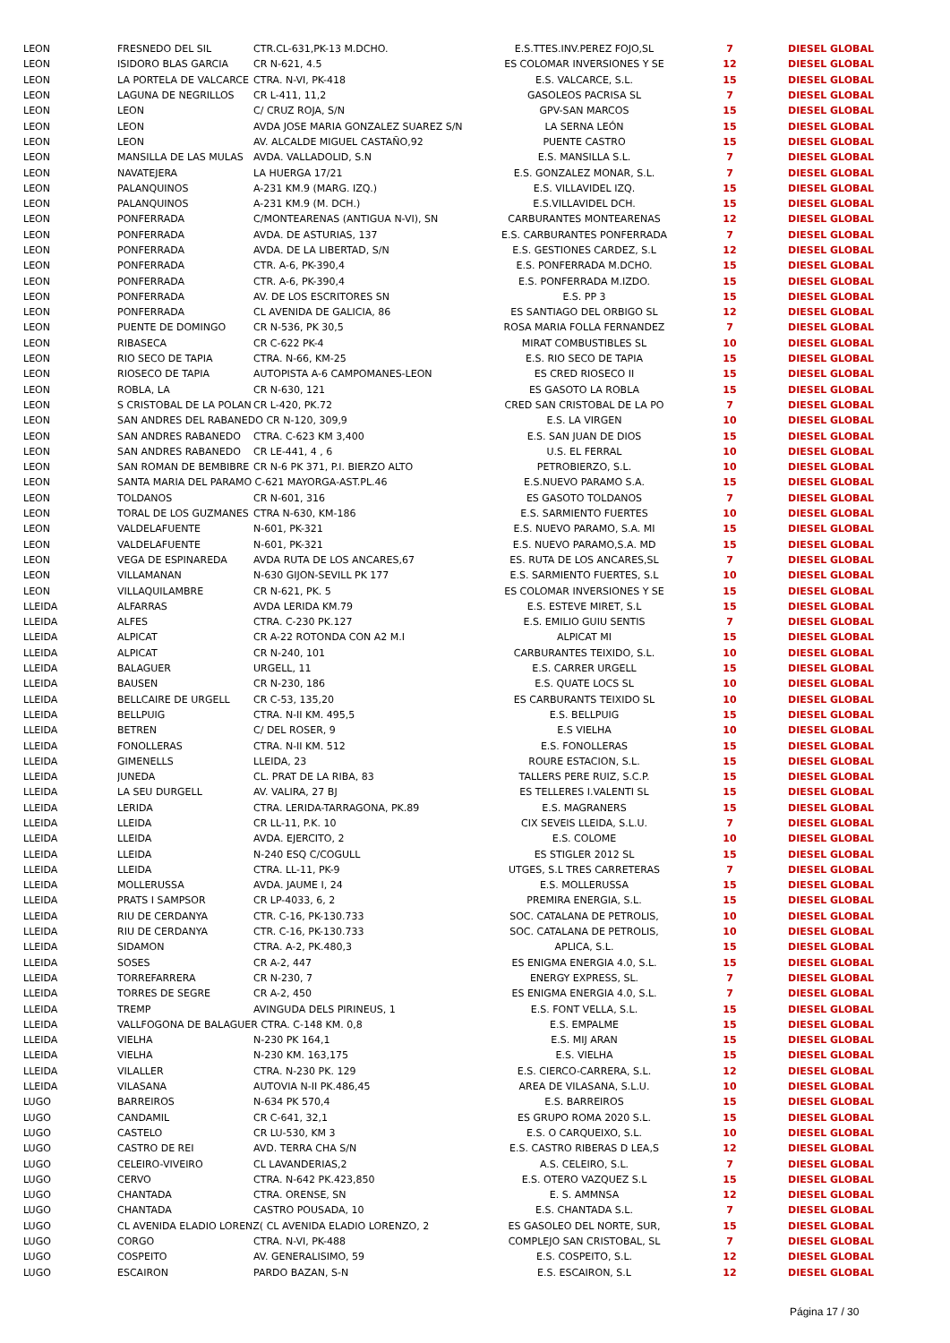| LEON | FRESNEDO DEL SIL | CTR.CL-631,PK-13 M.DCHO. | E.S.TTES.INV.PEREZ FOJO,SL | 7 | DIESEL GLOBAL |
| LEON | ISIDORO BLAS GARCIA | CR N-621, 4.5 | ES COLOMAR INVERSIONES Y SE | 12 | DIESEL GLOBAL |
| LEON | LA PORTELA DE VALCARCE | CTRA. N-VI, PK-418 | E.S. VALCARCE, S.L. | 15 | DIESEL GLOBAL |
| LEON | LAGUNA DE NEGRILLOS | CR L-411, 11,2 | GASOLEOS PACRISA SL | 7 | DIESEL GLOBAL |
| LEON | LEON | C/ CRUZ ROJA, S/N | GPV-SAN MARCOS | 15 | DIESEL GLOBAL |
| LEON | LEON | AVDA JOSE MARIA GONZALEZ SUAREZ S/N | LA SERNA LEÓN | 15 | DIESEL GLOBAL |
| LEON | LEON | AV. ALCALDE MIGUEL CASTAÑO,92 | PUENTE CASTRO | 15 | DIESEL GLOBAL |
| LEON | MANSILLA DE LAS MULAS | AVDA. VALLADOLID, S.N | E.S. MANSILLA S.L. | 7 | DIESEL GLOBAL |
| LEON | NAVATEJERA | LA HUERGA 17/21 | E.S. GONZALEZ MONAR, S.L. | 7 | DIESEL GLOBAL |
| LEON | PALANQUINOS | A-231 KM.9 (MARG. IZQ.) | E.S. VILLAVIDEL IZQ. | 15 | DIESEL GLOBAL |
| LEON | PALANQUINOS | A-231 KM.9 (M. DCH.) | E.S.VILLAVIDEL DCH. | 15 | DIESEL GLOBAL |
| LEON | PONFERRADA | C/MONTEARENAS (ANTIGUA N-VI), SN | CARBURANTES MONTEARENAS | 12 | DIESEL GLOBAL |
| LEON | PONFERRADA | AVDA. DE ASTURIAS, 137 | E.S. CARBURANTES PONFERRADA | 7 | DIESEL GLOBAL |
| LEON | PONFERRADA | AVDA. DE LA LIBERTAD, S/N | E.S. GESTIONES CARDEZ, S.L | 12 | DIESEL GLOBAL |
| LEON | PONFERRADA | CTR. A-6, PK-390,4 | E.S. PONFERRADA M.DCHO. | 15 | DIESEL GLOBAL |
| LEON | PONFERRADA | CTR. A-6, PK-390,4 | E.S. PONFERRADA M.IZDO. | 15 | DIESEL GLOBAL |
| LEON | PONFERRADA | AV. DE LOS ESCRITORES SN | E.S. PP 3 | 15 | DIESEL GLOBAL |
| LEON | PONFERRADA | CL AVENIDA DE GALICIA, 86 | ES SANTIAGO DEL ORBIGO SL | 12 | DIESEL GLOBAL |
| LEON | PUENTE DE DOMINGO | CR N-536, PK 30,5 | ROSA MARIA FOLLA FERNANDEZ | 7 | DIESEL GLOBAL |
| LEON | RIBASECA | CR C-622 PK-4 | MIRAT COMBUSTIBLES SL | 10 | DIESEL GLOBAL |
| LEON | RIO SECO DE TAPIA | CTRA. N-66, KM-25 | E.S. RIO SECO DE TAPIA | 15 | DIESEL GLOBAL |
| LEON | RIOSECO DE TAPIA | AUTOPISTA A-6 CAMPOMANES-LEON | ES CRED RIOSECO II | 15 | DIESEL GLOBAL |
| LEON | ROBLA, LA | CR N-630, 121 | ES GASOTO LA ROBLA | 15 | DIESEL GLOBAL |
| LEON | S CRISTOBAL DE LA POLAN | CR L-420, PK.72 | CRED SAN CRISTOBAL DE LA PO | 7 | DIESEL GLOBAL |
| LEON | SAN ANDRES DEL RABANEDO CR N-120, 309,9 | | E.S. LA VIRGEN | 10 | DIESEL GLOBAL |
| LEON | SAN ANDRES RABANEDO | CTRA. C-623 KM 3,400 | E.S. SAN JUAN DE DIOS | 15 | DIESEL GLOBAL |
| LEON | SAN ANDRES RABANEDO | CR LE-441, 4 , 6 | U.S. EL FERRAL | 10 | DIESEL GLOBAL |
| LEON | SAN ROMAN DE BEMBIBRE | CR N-6 PK 371, P.I. BIERZO ALTO | PETROBIERZO, S.L. | 10 | DIESEL GLOBAL |
| LEON | SANTA MARIA DEL PARAMO C-621 MAYORGA-AST.PL.46 | | E.S.NUEVO PARAMO S.A. | 15 | DIESEL GLOBAL |
| LEON | TOLDANOS | CR N-601, 316 | ES GASOTO TOLDANOS | 7 | DIESEL GLOBAL |
| LEON | TORAL DE LOS GUZMANES | CTRA N-630, KM-186 | E.S. SARMIENTO FUERTES | 10 | DIESEL GLOBAL |
| LEON | VALDELAFUENTE | N-601, PK-321 | E.S. NUEVO PARAMO, S.A. MI | 15 | DIESEL GLOBAL |
| LEON | VALDELAFUENTE | N-601, PK-321 | E.S. NUEVO PARAMO,S.A. MD | 15 | DIESEL GLOBAL |
| LEON | VEGA DE ESPINAREDA | AVDA RUTA DE LOS ANCARES,67 | ES. RUTA DE LOS ANCARES,SL | 7 | DIESEL GLOBAL |
| LEON | VILLAMANAN | N-630 GIJON-SEVILL PK 177 | E.S. SARMIENTO FUERTES, S.L | 10 | DIESEL GLOBAL |
| LEON | VILLAQUILAMBRE | CR N-621, PK. 5 | ES COLOMAR INVERSIONES Y SE | 15 | DIESEL GLOBAL |
| LLEIDA | ALFARRAS | AVDA LERIDA KM.79 | E.S. ESTEVE MIRET, S.L | 15 | DIESEL GLOBAL |
| LLEIDA | ALFES | CTRA. C-230 PK.127 | E.S. EMILIO GUIU SENTIS | 7 | DIESEL GLOBAL |
| LLEIDA | ALPICAT | CR A-22 ROTONDA CON A2 M.I | ALPICAT MI | 15 | DIESEL GLOBAL |
| LLEIDA | ALPICAT | CR N-240, 101 | CARBURANTES TEIXIDO, S.L. | 10 | DIESEL GLOBAL |
| LLEIDA | BALAGUER | URGELL, 11 | E.S. CARRER URGELL | 15 | DIESEL GLOBAL |
| LLEIDA | BAUSEN | CR N-230, 186 | E.S. QUATE LOCS SL | 10 | DIESEL GLOBAL |
| LLEIDA | BELLCAIRE DE URGELL | CR C-53, 135,20 | ES CARBURANTS TEIXIDO SL | 10 | DIESEL GLOBAL |
| LLEIDA | BELLPUIG | CTRA. N-II KM. 495,5 | E.S. BELLPUIG | 15 | DIESEL GLOBAL |
| LLEIDA | BETREN | C/ DEL ROSER, 9 | E.S VIELHA | 10 | DIESEL GLOBAL |
| LLEIDA | FONOLLERAS | CTRA. N-II KM. 512 | E.S. FONOLLERAS | 15 | DIESEL GLOBAL |
| LLEIDA | GIMENELLS | LLEIDA, 23 | ROURE ESTACION, S.L. | 15 | DIESEL GLOBAL |
| LLEIDA | JUNEDA | CL. PRAT DE LA RIBA, 83 | TALLERS PERE RUIZ, S.C.P. | 15 | DIESEL GLOBAL |
| LLEIDA | LA SEU DURGELL | AV. VALIRA, 27 BJ | ES TELLERES I.VALENTI SL | 15 | DIESEL GLOBAL |
| LLEIDA | LERIDA | CTRA. LERIDA-TARRAGONA, PK.89 | E.S. MAGRANERS | 15 | DIESEL GLOBAL |
| LLEIDA | LLEIDA | CR LL-11, P.K. 10 | CIX SEVEIS LLEIDA, S.L.U. | 7 | DIESEL GLOBAL |
| LLEIDA | LLEIDA | AVDA. EJERCITO, 2 | E.S. COLOME | 10 | DIESEL GLOBAL |
| LLEIDA | LLEIDA | N-240 ESQ C/COGULL | ES STIGLER 2012 SL | 15 | DIESEL GLOBAL |
| LLEIDA | LLEIDA | CTRA. LL-11, PK-9 | UTGES, S.L TRES CARRETERAS | 7 | DIESEL GLOBAL |
| LLEIDA | MOLLERUSSA | AVDA. JAUME I, 24 | E.S. MOLLERUSSA | 15 | DIESEL GLOBAL |
| LLEIDA | PRATS I SAMPSOR | CR LP-4033, 6, 2 | PREMIRA ENERGIA, S.L. | 15 | DIESEL GLOBAL |
| LLEIDA | RIU DE CERDANYA | CTR. C-16, PK-130.733 | SOC. CATALANA DE PETROLIS, | 10 | DIESEL GLOBAL |
| LLEIDA | RIU DE CERDANYA | CTR. C-16, PK-130.733 | SOC. CATALANA DE PETROLIS, | 10 | DIESEL GLOBAL |
| LLEIDA | SIDAMON | CTRA. A-2, PK.480,3 | APLICA, S.L. | 15 | DIESEL GLOBAL |
| LLEIDA | SOSES | CR A-2, 447 | ES ENIGMA ENERGIA 4.0, S.L. | 15 | DIESEL GLOBAL |
| LLEIDA | TORREFARRERA | CR N-230, 7 | ENERGY EXPRESS, SL. | 7 | DIESEL GLOBAL |
| LLEIDA | TORRES DE SEGRE | CR A-2, 450 | ES ENIGMA ENERGIA 4.0, S.L. | 7 | DIESEL GLOBAL |
| LLEIDA | TREMP | AVINGUDA DELS PIRINEUS, 1 | E.S. FONT VELLA, S.L. | 15 | DIESEL GLOBAL |
| LLEIDA | VALLFOGONA DE BALAGUER CTRA. C-148 KM. 0,8 | | E.S. EMPALME | 15 | DIESEL GLOBAL |
| LLEIDA | VIELHA | N-230 PK 164,1 | E.S. MIJ ARAN | 15 | DIESEL GLOBAL |
| LLEIDA | VIELHA | N-230 KM. 163,175 | E.S. VIELHA | 15 | DIESEL GLOBAL |
| LLEIDA | VILALLER | CTRA. N-230 PK. 129 | E.S. CIERCO-CARRERA, S.L. | 12 | DIESEL GLOBAL |
| LLEIDA | VILASANA | AUTOVIA N-II PK.486,45 | AREA DE VILASANA, S.L.U. | 10 | DIESEL GLOBAL |
| LUGO | BARREIROS | N-634 PK 570,4 | E.S. BARREIROS | 15 | DIESEL GLOBAL |
| LUGO | CANDAMIL | CR C-641, 32,1 | ES GRUPO ROMA 2020 S.L. | 15 | DIESEL GLOBAL |
| LUGO | CASTELO | CR LU-530, KM 3 | E.S. O CARQUEIXO, S.L. | 10 | DIESEL GLOBAL |
| LUGO | CASTRO DE REI | AVD. TERRA CHA S/N | E.S. CASTRO RIBERAS D LEA,S | 12 | DIESEL GLOBAL |
| LUGO | CELEIRO-VIVEIRO | CL LAVANDERIAS,2 | A.S. CELEIRO, S.L. | 7 | DIESEL GLOBAL |
| LUGO | CERVO | CTRA. N-642 PK.423,850 | E.S. OTERO VAZQUEZ S.L | 15 | DIESEL GLOBAL |
| LUGO | CHANTADA | CTRA. ORENSE, SN | E. S. AMMNSA | 12 | DIESEL GLOBAL |
| LUGO | CHANTADA | CASTRO POUSADA, 10 | E.S. CHANTADA S.L. | 7 | DIESEL GLOBAL |
| LUGO | CL AVENIDA ELADIO LORENZ( CL AVENIDA ELADIO LORENZO, 2 | | ES GASOLEO DEL NORTE, SUR, | 15 | DIESEL GLOBAL |
| LUGO | CORGO | CTRA. N-VI, PK-488 | COMPLEJO SAN CRISTOBAL, SL | 7 | DIESEL GLOBAL |
| LUGO | COSPEITO | AV. GENERALISIMO, 59 | E.S. COSPEITO, S.L. | 12 | DIESEL GLOBAL |
| LUGO | ESCAIRON | PARDO BAZAN, S-N | E.S. ESCAIRON, S.L | 12 | DIESEL GLOBAL |
Página 17 / 30